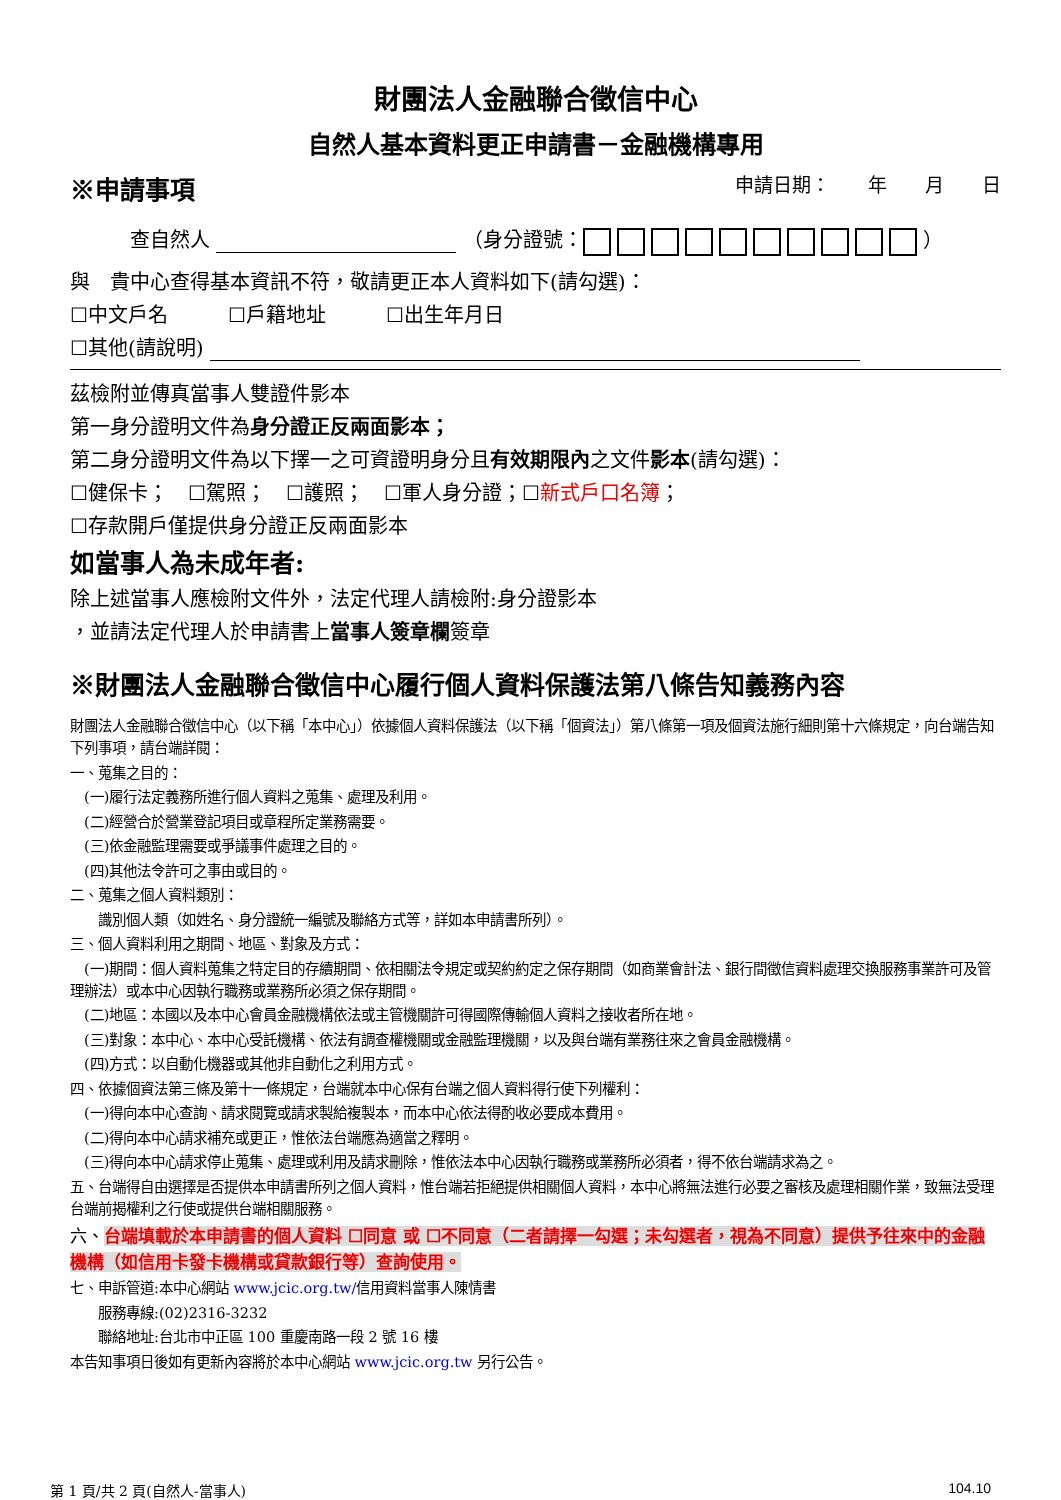財團法人金融聯合徵信中心
自然人基本資料更正申請書－金融機構專用
※申請事項 申請日期：　　年　　月　　日
查自然人 （身分證號： ）
與　貴中心查得基本資訊不符，敬請更正本人資料如下(請勾選)：
☐中文戶名　　　☐戶籍地址　　　☐出生年月日
☐其他(請說明)
茲檢附並傳真當事人雙證件影本
第一身分證明文件為身分證正反兩面影本；
第二身分證明文件為以下擇一之可資證明身分且有效期限內之文件影本(請勾選)：
☐健保卡；　☐駕照；　☐護照；　☐軍人身分證；☐新式戶口名簿；
☐存款開戶僅提供身分證正反兩面影本
如當事人為未成年者:
除上述當事人應檢附文件外，法定代理人請檢附:身分證影本
，並請法定代理人於申請書上當事人簽章欄簽章
※財團法人金融聯合徵信中心履行個人資料保護法第八條告知義務內容
財團法人金融聯合徵信中心（以下稱「本中心」）依據個人資料保護法（以下稱「個資法」）第八條第一項及個資法施行細則第十六條規定，向台端告知下列事項，請台端詳閱：
一、蒐集之目的：
　(一)履行法定義務所進行個人資料之蒐集、處理及利用。
　(二)經營合於營業登記項目或章程所定業務需要。
　(三)依金融監理需要或爭議事件處理之目的。
　(四)其他法令許可之事由或目的。
二、蒐集之個人資料類別：
　　識別個人類（如姓名、身分證統一編號及聯絡方式等，詳如本申請書所列）。
三、個人資料利用之期間、地區、對象及方式：
　(一)期間：個人資料蒐集之特定目的存續期間、依相關法令規定或契約約定之保存期間（如商業會計法、銀行間徵信資料處理交換服務事業許可及管理辦法）或本中心因執行職務或業務所必須之保存期間。
　(二)地區：本國以及本中心會員金融機構依法或主管機關許可得國際傳輸個人資料之接收者所在地。
　(三)對象：本中心、本中心受託機構、依法有調查權機關或金融監理機關，以及與台端有業務往來之會員金融機構。
　(四)方式：以自動化機器或其他非自動化之利用方式。
四、依據個資法第三條及第十一條規定，台端就本中心保有台端之個人資料得行使下列權利：
　(一)得向本中心查詢、請求閱覽或請求製給複製本，而本中心依法得酌收必要成本費用。
　(二)得向本中心請求補充或更正，惟依法台端應為適當之釋明。
　(三)得向本中心請求停止蒐集、處理或利用及請求刪除，惟依法本中心因執行職務或業務所必須者，得不依台端請求為之。
五、台端得自由選擇是否提供本申請書所列之個人資料，惟台端若拒絕提供相關個人資料，本中心將無法進行必要之審核及處理相關作業，致無法受理台端前揭權利之行使或提供台端相關服務。
六、台端填載於本申請書的個人資料 ☐同意 或 ☐不同意（二者請擇一勾選；未勾選者，視為不同意）提供予往來中的金融機構（如信用卡發卡機構或貸款銀行等）查詢使用。
七、申訴管道:本中心網站 www.jcic.org.tw/信用資料當事人陳情書
　　服務專線:(02)2316-3232
　　聯絡地址:台北市中正區 100 重慶南路一段 2 號 16 樓
本告知事項日後如有更新內容將於本中心網站 www.jcic.org.tw 另行公告。
第 1 頁/共 2 頁(自然人-當事人) 104.10